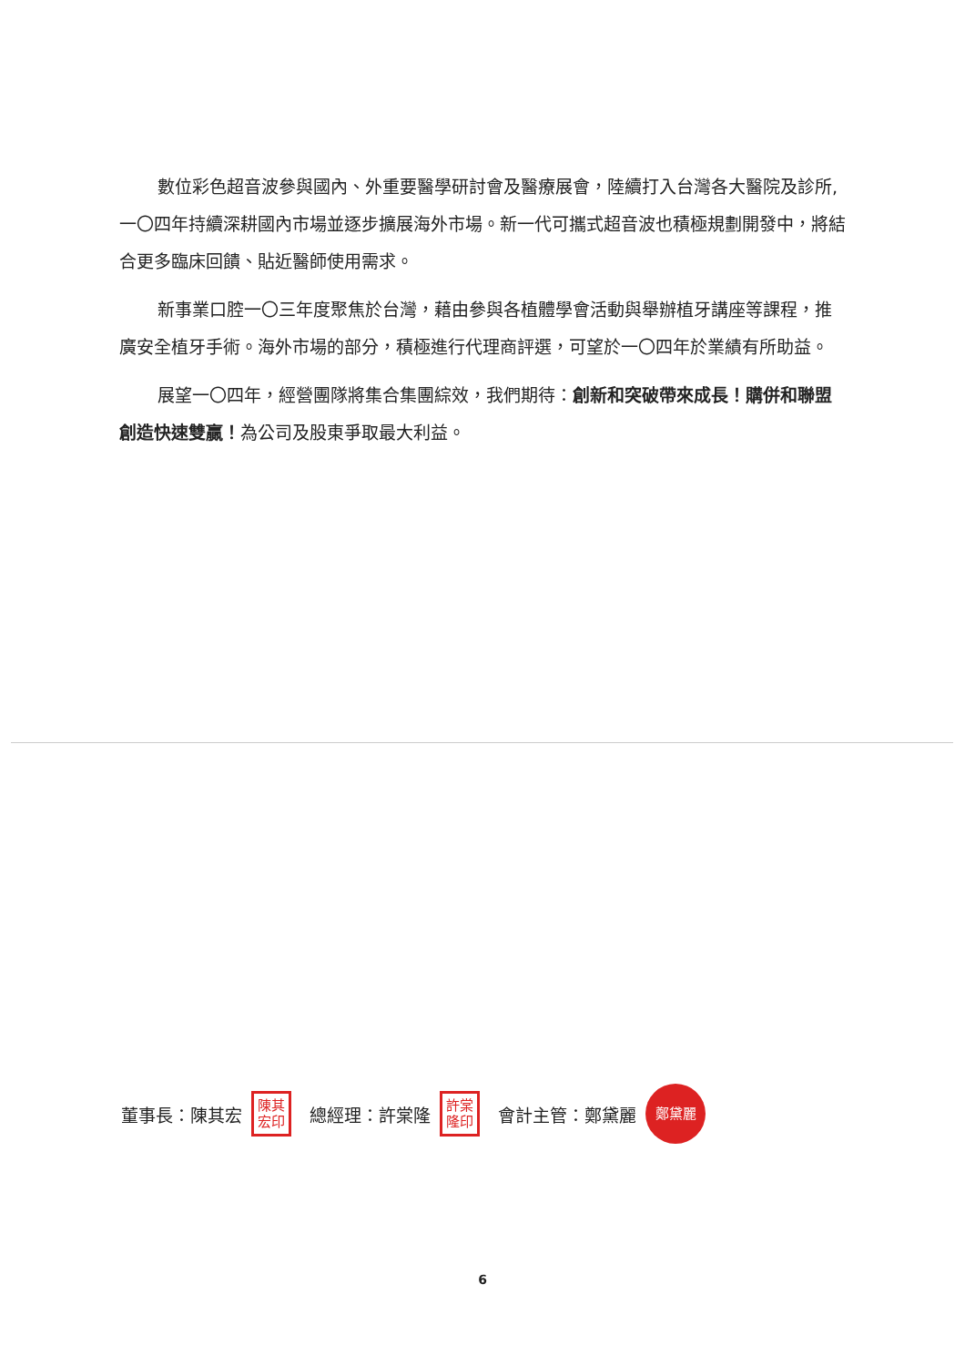數位彩色超音波參與國內、外重要醫學研討會及醫療展會，陸續打入台灣各大醫院及診所,一〇四年持續深耕國內市場並逐步擴展海外市場。新一代可攜式超音波也積極規劃開發中，將結合更多臨床回饋、貼近醫師使用需求。
新事業口腔一〇三年度聚焦於台灣，藉由參與各植體學會活動與舉辦植牙講座等課程，推廣安全植牙手術。海外市場的部分，積極進行代理商評選，可望於一〇四年於業績有所助益。
展望一〇四年，經營團隊將集合集團綜效，我們期待：創新和突破帶來成長！購併和聯盟創造快速雙贏！為公司及股東爭取最大利益。
董事長：陳其宏 陳其
宏印 總經理：許棠隆 許棠
隆印 會計主管：鄭黛麗 鄭黛麗
6